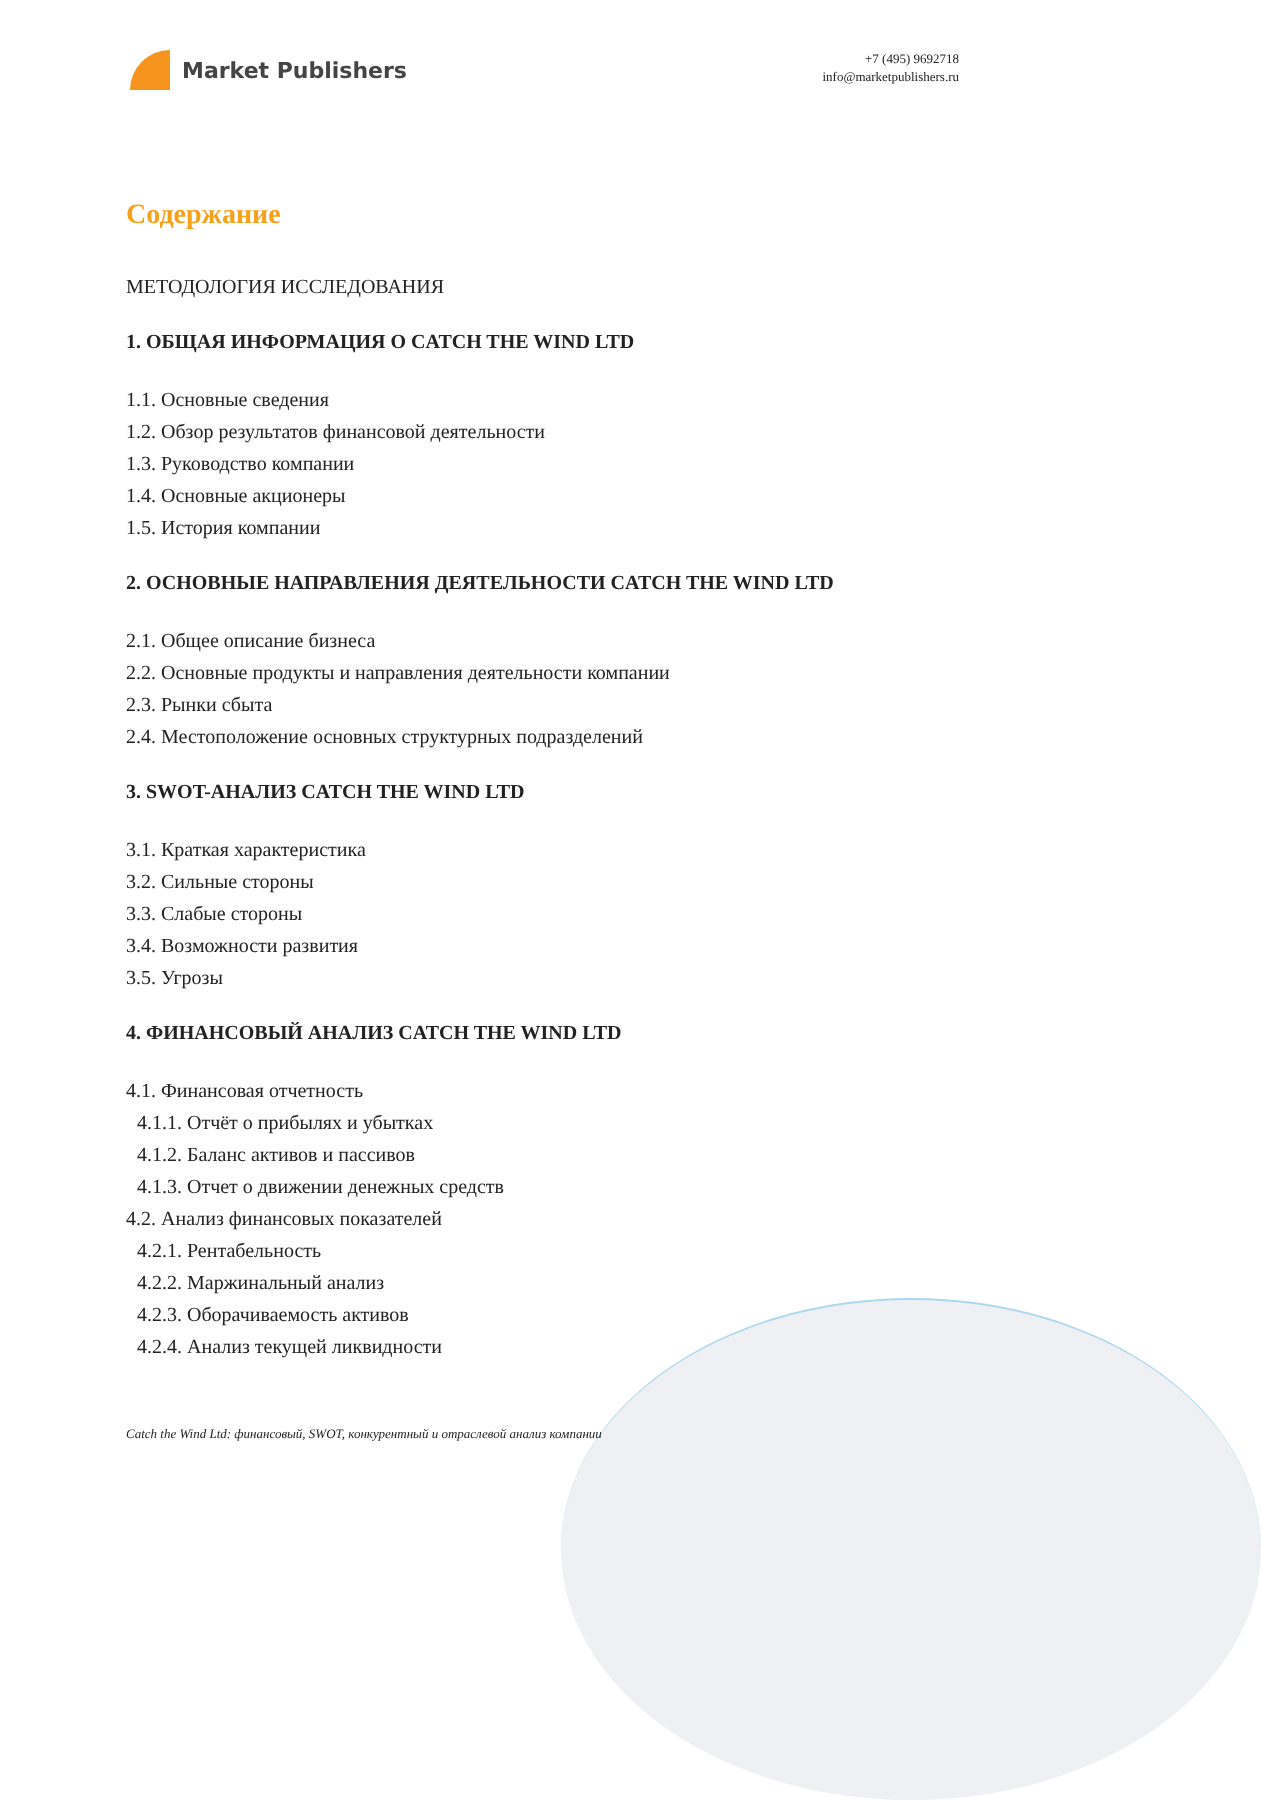Market Publishers
+7 (495) 9692718
info@marketpublishers.ru
Содержание
МЕТОДОЛОГИЯ ИССЛЕДОВАНИЯ
1. ОБЩАЯ ИНФОРМАЦИЯ О CATCH THE WIND LTD
1.1. Основные сведения
1.2. Обзор результатов финансовой деятельности
1.3. Руководство компании
1.4. Основные акционеры
1.5. История компании
2. ОСНОВНЫЕ НАПРАВЛЕНИЯ ДЕЯТЕЛЬНОСТИ CATCH THE WIND LTD
2.1. Общее описание бизнеса
2.2. Основные продукты и направления деятельности компании
2.3. Рынки сбыта
2.4. Местоположение основных структурных подразделений
3. SWOT-АНАЛИЗ CATCH THE WIND LTD
3.1. Краткая характеристика
3.2. Сильные стороны
3.3. Слабые стороны
3.4. Возможности развития
3.5. Угрозы
4. ФИНАНСОВЫЙ АНАЛИЗ CATCH THE WIND LTD
4.1. Финансовая отчетность
4.1.1. Отчёт о прибылях и убытках
4.1.2. Баланс активов и пассивов
4.1.3. Отчет о движении денежных средств
4.2. Анализ финансовых показателей
4.2.1. Рентабельность
4.2.2. Маржинальный анализ
4.2.3. Оборачиваемость активов
4.2.4. Анализ текущей ликвидности
Catch the Wind Ltd: финансовый, SWOT, конкурентный и отраслевой анализ компании